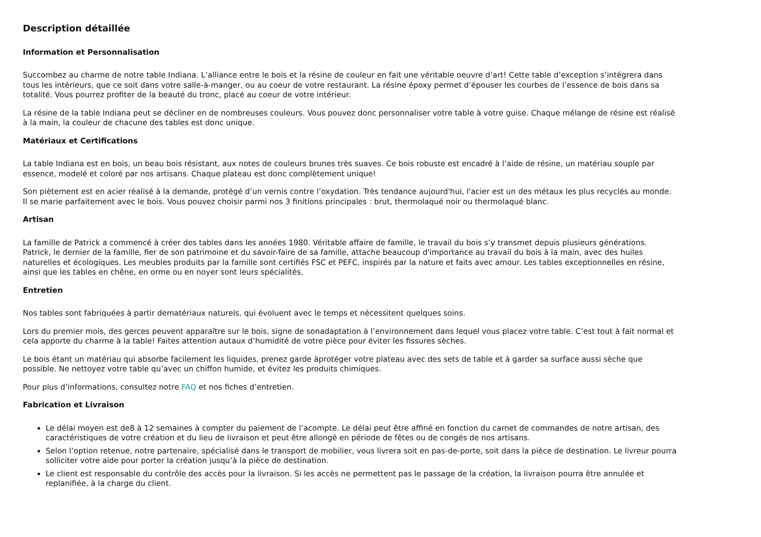Description détaillée
Information et Personnalisation
Succombez au charme de notre table Indiana. L’alliance entre le bois et la résine de couleur en fait une véritable oeuvre d’art! Cette table d’exception s’intégrera dans tous les intérieurs, que ce soit dans votre salle-à-manger, ou au coeur de votre restaurant. La résine époxy permet d’épouser les courbes de l’essence de bois dans sa totalité. Vous pourrez profiter de la beauté du tronc, placé au coeur de votre intérieur.
La résine de la table Indiana peut se décliner en de nombreuses couleurs. Vous pouvez donc personnaliser votre table à votre guise. Chaque mélange de résine est réalisé à la main, la couleur de chacune des tables est donc unique.
Matériaux et Certifications
La table Indiana est en bois, un beau bois résistant, aux notes de couleurs brunes très suaves. Ce bois robuste est encadré à l’aide de résine, un matériau souple par essence, modelé et coloré par nos artisans. Chaque plateau est donc complètement unique!
Son piètement est en acier réalisé à la demande, protégé d’un vernis contre l’oxydation. Très tendance aujourd'hui, l'acier est un des métaux les plus recyclés au monde. Il se marie parfaitement avec le bois. Vous pouvez choisir parmi nos 3 finitions principales : brut, thermolaqué noir ou thermolaqué blanc.
Artisan
La famille de Patrick a commencé à créer des tables dans les années 1980. Véritable affaire de famille, le travail du bois s’y transmet depuis plusieurs générations. Patrick, le dernier de la famille, fier de son patrimoine et du savoir-faire de sa famille, attache beaucoup d'importance au travail du bois à la main, avec des huiles naturelles et écologiques. Les meubles produits par la famille sont certifiés FSC et PEFC, inspirés par la nature et faits avec amour. Les tables exceptionnelles en résine, ainsi que les tables en chêne, en orme ou en noyer sont leurs spécialités.
Entretien
Nos tables sont fabriquées à partir dematériaux naturels, qui évoluent avec le temps et nécessitent quelques soins.
Lors du premier mois, des gerces peuvent apparaître sur le bois, signe de sonadaptation à l’environnement dans lequel vous placez votre table. C’est tout à fait normal et cela apporte du charme à la table! Faites attention autaux d’humidité de votre pièce pour éviter les fissures sèches.
Le bois étant un matériau qui absorbe facilement les liquides, prenez garde àprotéger votre plateau avec des sets de table et à garder sa surface aussi sèche que possible. Ne nettoyez votre table qu’avec un chiffon humide, et évitez les produits chimiques.
Pour plus d’informations, consultez notre FAQ et nos fiches d’entretien.
Fabrication et Livraison
Le délai moyen est de8 à 12 semaines à compter du paiement de l’acompte. Le délai peut être affiné en fonction du carnet de commandes de notre artisan, des caractéristiques de votre création et du lieu de livraison et peut être allongé en période de fêtes ou de congés de nos artisans.
Selon l’option retenue, notre partenaire, spécialisé dans le transport de mobilier, vous livrera soit en pas-de-porte, soit dans la pièce de destination. Le livreur pourra solliciter votre aide pour porter la création jusqu’à la pièce de destination.
Le client est responsable du contrôle des accès pour la livraison. Si les accès ne permettent pas le passage de la création, la livraison pourra être annulée et replanifiée, à la charge du client.